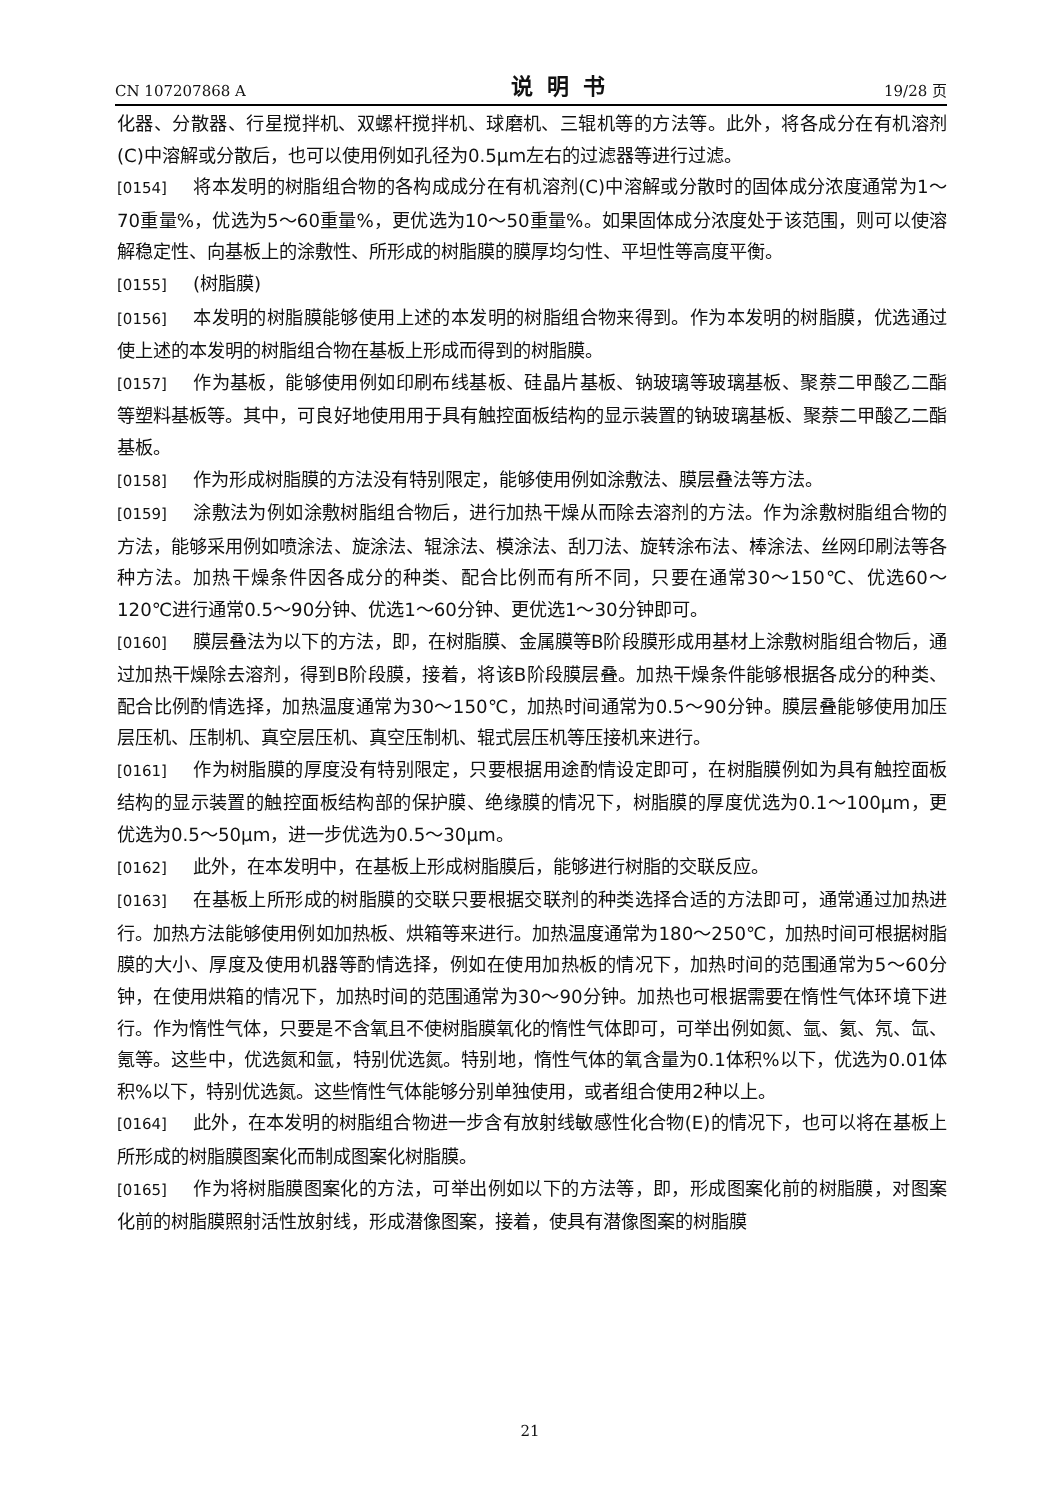CN 107207868 A 说明书 19/28 页
化器、分散器、行星搅拌机、双螺杆搅拌机、球磨机、三辊机等的方法等。此外，将各成分在有机溶剂(C)中溶解或分散后，也可以使用例如孔径为0.5μm左右的过滤器等进行过滤。
[0154] 将本发明的树脂组合物的各构成成分在有机溶剂(C)中溶解或分散时的固体成分浓度通常为1～70重量%，优选为5～60重量%，更优选为10～50重量%。如果固体成分浓度处于该范围，则可以使溶解稳定性、向基板上的涂敷性、所形成的树脂膜的膜厚均匀性、平坦性等高度平衡。
[0155] (树脂膜)
[0156] 本发明的树脂膜能够使用上述的本发明的树脂组合物来得到。作为本发明的树脂膜，优选通过使上述的本发明的树脂组合物在基板上形成而得到的树脂膜。
[0157] 作为基板，能够使用例如印刷布线基板、硅晶片基板、钠玻璃等玻璃基板、聚萘二甲酸乙二酯等塑料基板等。其中，可良好地使用用于具有触控面板结构的显示装置的钠玻璃基板、聚萘二甲酸乙二酯基板。
[0158] 作为形成树脂膜的方法没有特别限定，能够使用例如涂敷法、膜层叠法等方法。
[0159] 涂敷法为例如涂敷树脂组合物后，进行加热干燥从而除去溶剂的方法。作为涂敷树脂组合物的方法，能够采用例如喷涂法、旋涂法、辊涂法、模涂法、刮刀法、旋转涂布法、棒涂法、丝网印刷法等各种方法。加热干燥条件因各成分的种类、配合比例而有所不同，只要在通常30～150℃、优选60～120℃进行通常0.5～90分钟、优选1～60分钟、更优选1～30分钟即可。
[0160] 膜层叠法为以下的方法，即，在树脂膜、金属膜等B阶段膜形成用基材上涂敷树脂组合物后，通过加热干燥除去溶剂，得到B阶段膜，接着，将该B阶段膜层叠。加热干燥条件能够根据各成分的种类、配合比例酌情选择，加热温度通常为30～150℃，加热时间通常为0.5～90分钟。膜层叠能够使用加压层压机、压制机、真空层压机、真空压制机、辊式层压机等压接机来进行。
[0161] 作为树脂膜的厚度没有特别限定，只要根据用途酌情设定即可，在树脂膜例如为具有触控面板结构的显示装置的触控面板结构部的保护膜、绝缘膜的情况下，树脂膜的厚度优选为0.1～100μm，更优选为0.5～50μm，进一步优选为0.5～30μm。
[0162] 此外，在本发明中，在基板上形成树脂膜后，能够进行树脂的交联反应。
[0163] 在基板上所形成的树脂膜的交联只要根据交联剂的种类选择合适的方法即可，通常通过加热进行。加热方法能够使用例如加热板、烘箱等来进行。加热温度通常为180～250℃，加热时间可根据树脂膜的大小、厚度及使用机器等酌情选择，例如在使用加热板的情况下，加热时间的范围通常为5～60分钟，在使用烘箱的情况下，加热时间的范围通常为30～90分钟。加热也可根据需要在惰性气体环境下进行。作为惰性气体，只要是不含氧且不使树脂膜氧化的惰性气体即可，可举出例如氮、氩、氦、氖、氙、氪等。这些中，优选氮和氩，特别优选氮。特别地，惰性气体的氧含量为0.1体积%以下，优选为0.01体积%以下，特别优选氮。这些惰性气体能够分别单独使用，或者组合使用2种以上。
[0164] 此外，在本发明的树脂组合物进一步含有放射线敏感性化合物(E)的情况下，也可以将在基板上所形成的树脂膜图案化而制成图案化树脂膜。
[0165] 作为将树脂膜图案化的方法，可举出例如以下的方法等，即，形成图案化前的树脂膜，对图案化前的树脂膜照射活性放射线，形成潜像图案，接着，使具有潜像图案的树脂膜
21